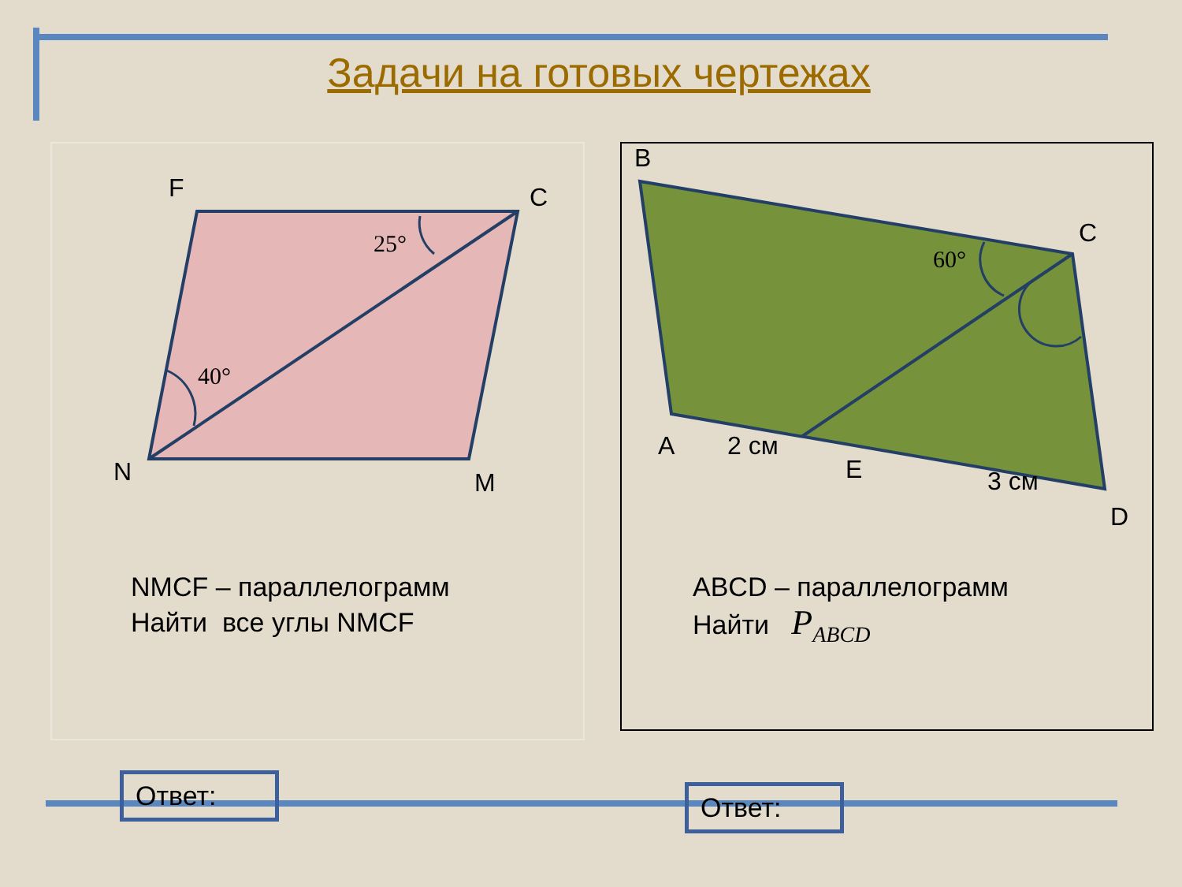Задачи на готовых чертежах
F C
N M
25°
40°
NMCF – параллелограмм
Найти все углы NMCF
Ответ:
B
C
A 2 см
E 3 см
D
60°
ABCD – параллелограмм
Найти P<sub>ABCD</sub>
Ответ: